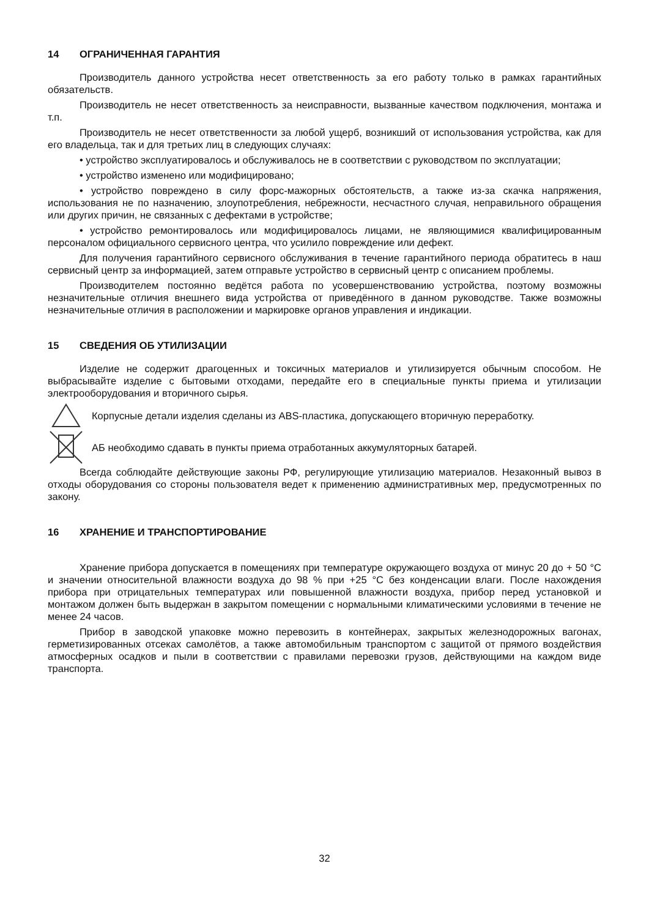14 ОГРАНИЧЕННАЯ ГАРАНТИЯ
Производитель данного устройства несет ответственность за его работу только в рамках гарантийных обязательств.
Производитель не несет ответственность за неисправности, вызванные качеством подключения, монтажа и т.п.
Производитель не несет ответственности за любой ущерб, возникший от использования устройства, как для его владельца, так и для третьих лиц в следующих случаях:
• устройство эксплуатировалось и обслуживалось не в соответствии с руководством по эксплуатации;
• устройство изменено или модифицировано;
• устройство повреждено в силу форс-мажорных обстоятельств, а также из-за скачка напряжения, использования не по назначению, злоупотребления, небрежности, несчастного случая, неправильного обращения или других причин, не связанных с дефектами в устройстве;
• устройство ремонтировалось или модифицировалось лицами, не являющимися квалифицированным персоналом официального сервисного центра, что усилило повреждение или дефект.
Для получения гарантийного сервисного обслуживания в течение гарантийного периода обратитесь в наш сервисный центр за информацией, затем отправьте устройство в сервисный центр с описанием проблемы.
Производителем постоянно ведётся работа по усовершенствованию устройства, поэтому возможны незначительные отличия внешнего вида устройства от приведённого в данном руководстве. Также возможны незначительные отличия в расположении и маркировке органов управления и индикации.
15 СВЕДЕНИЯ ОБ УТИЛИЗАЦИИ
Изделие не содержит драгоценных и токсичных материалов и утилизируется обычным способом. Не выбрасывайте изделие с бытовыми отходами, передайте его в специальные пункты приема и утилизации электрооборудования и вторичного сырья.
Корпусные детали изделия сделаны из ABS-пластика, допускающего вторичную переработку.
АБ необходимо сдавать в пункты приема отработанных аккумуляторных батарей.
Всегда соблюдайте действующие законы РФ, регулирующие утилизацию материалов. Незаконный вывоз в отходы оборудования со стороны пользователя ведет к применению административных мер, предусмотренных по закону.
16 ХРАНЕНИЕ И ТРАНСПОРТИРОВАНИЕ
Хранение прибора допускается в помещениях при температуре окружающего воздуха от минус 20 до + 50 °C и значении относительной влажности воздуха до 98 % при +25 °C без конденсации влаги. После нахождения прибора при отрицательных температурах или повышенной влажности воздуха, прибор перед установкой и монтажом должен быть выдержан в закрытом помещении с нормальными климатическими условиями в течение не менее 24 часов.
Прибор в заводской упаковке можно перевозить в контейнерах, закрытых железнодорожных вагонах, герметизированных отсеках самолётов, а также автомобильным транспортом с защитой от прямого воздействия атмосферных осадков и пыли в соответствии с правилами перевозки грузов, действующими на каждом виде транспорта.
32